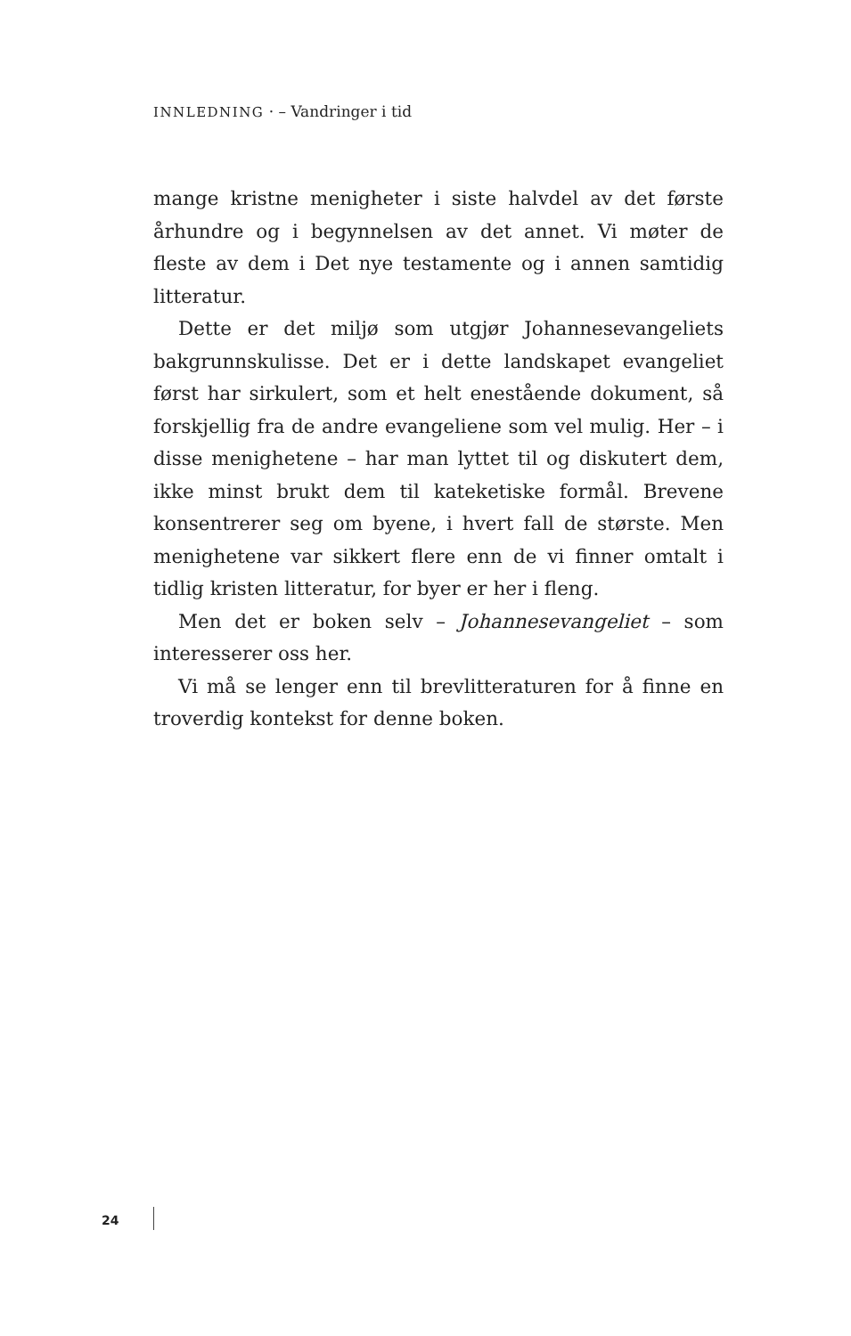INNLEDNING · – Vandringer i tid
mange kristne menigheter i siste halvdel av det første århundre og i begynnelsen av det annet. Vi møter de fleste av dem i Det nye testamente og i annen samtidig litteratur.
Dette er det miljø som utgjør Johannesevangeliets bakgrunnskulisse. Det er i dette landskapet evangeliet først har sirkulert, som et helt enestående dokument, så forskjellig fra de andre evangeliene som vel mulig. Her – i disse menighetene – har man lyttet til og diskutert dem, ikke minst brukt dem til kateketiske formål. Brevene konsentrerer seg om byene, i hvert fall de største. Men menighetene var sikkert flere enn de vi finner omtalt i tidlig kristen litteratur, for byer er her i fleng.
Men det er boken selv – Johannesevangeliet – som interesserer oss her.
Vi må se lenger enn til brevlitteraturen for å finne en troverdig kontekst for denne boken.
24